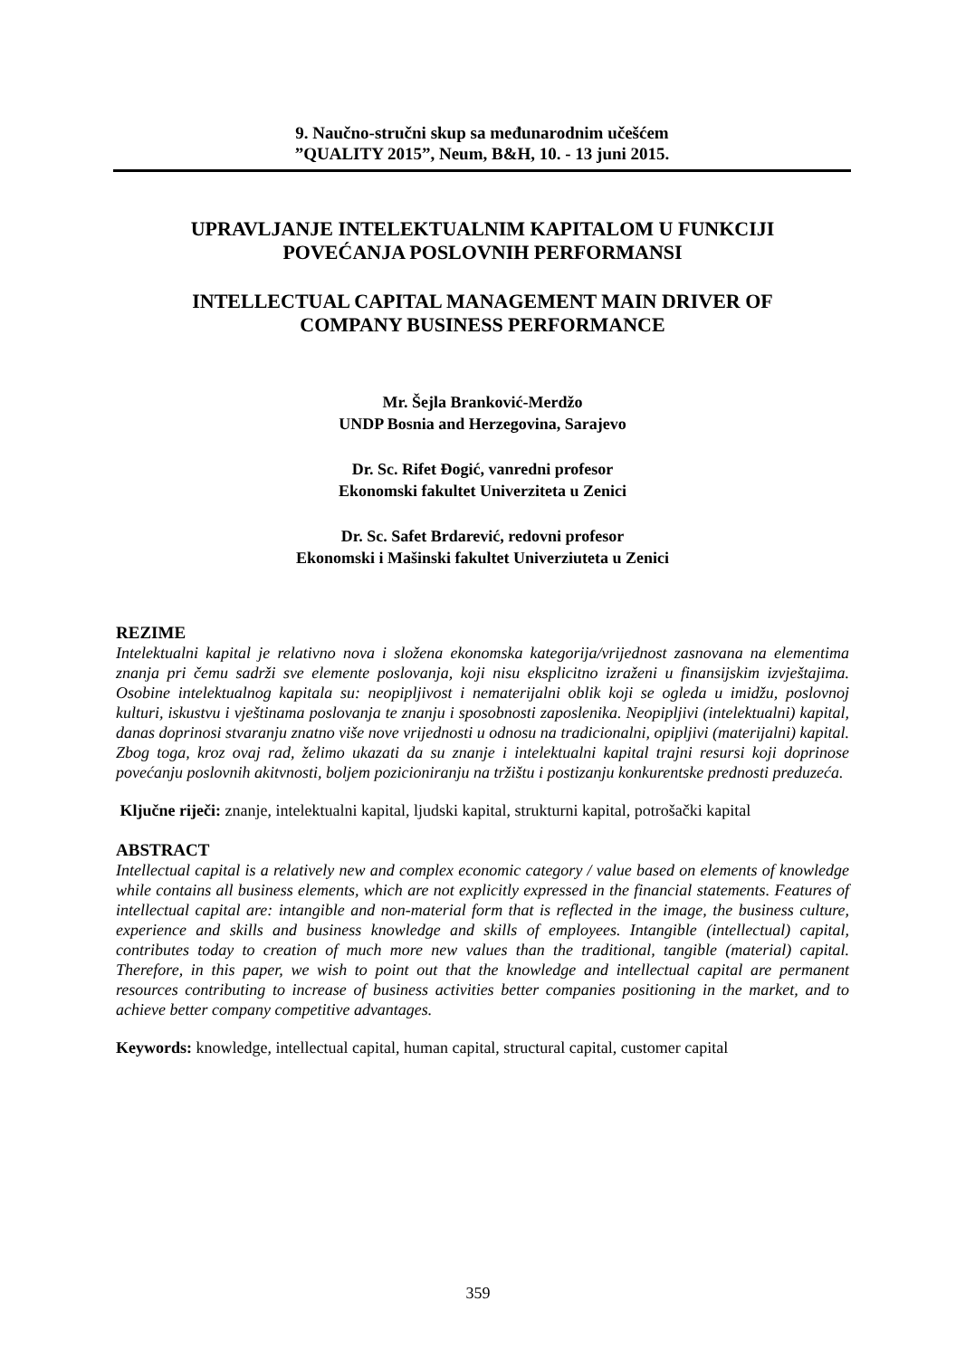9. Naučno-stručni skup sa međunarodnim učešćem
”QUALITY 2015”, Neum, B&H, 10. - 13 juni 2015.
UPRAVLJANJE INTELEKTUALNIM KAPITALOM U FUNKCIJI
POVEĆANJA POSLOVNIH PERFORMANSI
INTELLECTUAL CAPITAL MANAGEMENT MAIN DRIVER OF
COMPANY BUSINESS PERFORMANCE
Mr. Šejla Branković-Merdžo
UNDP Bosnia and Herzegovina, Sarajevo
Dr. Sc. Rifet Đogić, vanredni profesor
Ekonomski fakultet Univerziteta u Zenici
Dr. Sc. Safet Brdarević, redovni profesor
Ekonomski i Mašinski fakultet Univerziuteta u Zenici
REZIME
Intelektualni kapital je relativno nova i složena ekonomska kategorija/vrijednost zasnovana na elementima znanja pri čemu sadrži sve elemente poslovanja, koji nisu eksplicitno izraženi u finansijskim izvještajima. Osobine intelektualnog kapitala su: neopipljivost i nematerijalni oblik koji se ogleda u imidžu, poslovnoj kulturi, iskustvu i vještinama poslovanja te znanju i sposobnosti zaposlenika. Neopipljivi (intelektualni) kapital, danas doprinosi stvaranju znatno više nove vrijednosti u odnosu na tradicionalni, opipljivi (materijalni) kapital. Zbog toga, kroz ovaj rad, želimo ukazati da su znanje i intelektualni kapital trajni resursi koji doprinose povećanju poslovnih akitvnosti, boljem pozicioniranju na tržištu i postizanju konkurentske prednosti preduzeća.
Ključne riječi: znanje, intelektualni kapital, ljudski kapital, strukturni kapital, potrošački kapital
ABSTRACT
Intellectual capital is a relatively new and complex economic category / value based on elements of knowledge while contains all business elements, which are not explicitly expressed in the financial statements. Features of intellectual capital are: intangible and non-material form that is reflected in the image, the business culture, experience and skills and business knowledge and skills of employees. Intangible (intellectual) capital, contributes today to creation of much more new values than the traditional, tangible (material) capital. Therefore, in this paper, we wish to point out that the knowledge and intellectual capital are permanent resources contributing to increase of business activities better companies positioning in the market, and to achieve better company competitive advantages.
Keywords: knowledge, intellectual capital, human capital, structural capital, customer capital
359